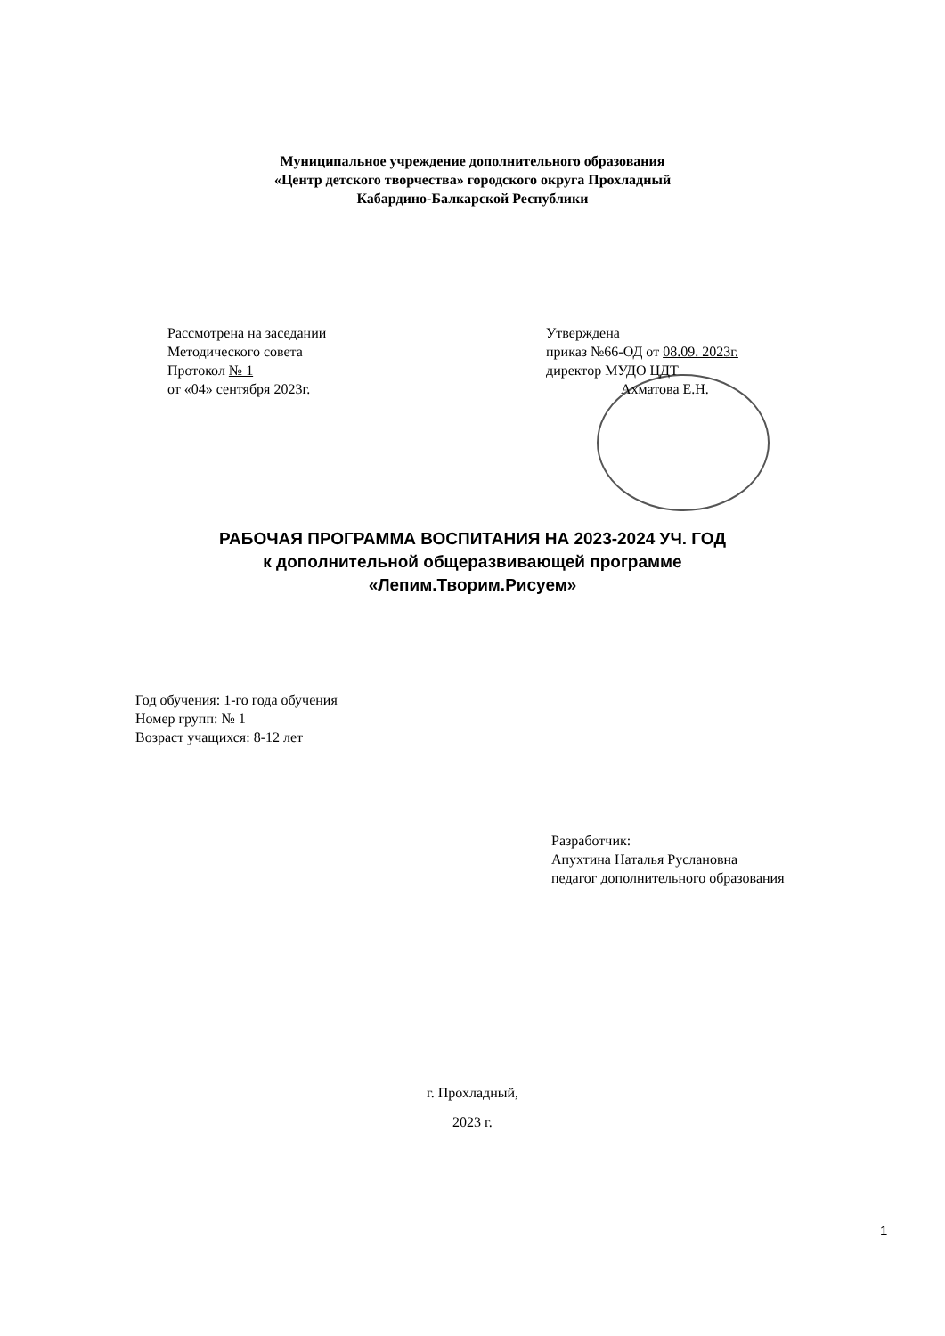Муниципальное учреждение дополнительного образования
«Центр детского творчества» городского округа Прохладный
Кабардино-Балкарской Республики
Рассмотрена на заседании
Методического совета
Протокол № 1
от «04» сентября 2023г.
Утверждена
приказ №66-ОД от 08.09. 2023г.
директор МУДО ЦДТ
Ахматова Е.Н.
РАБОЧАЯ ПРОГРАММА ВОСПИТАНИЯ НА 2023-2024 УЧ. ГОД
к дополнительной общеразвивающей программе
«Лепим.Творим.Рисуем»
Год обучения: 1-го года обучения
Номер групп: № 1
Возраст учащихся: 8-12 лет
Разработчик:
Апухтина Наталья Руслановна
педагог дополнительного образования
г. Прохладный,
2023 г.
1